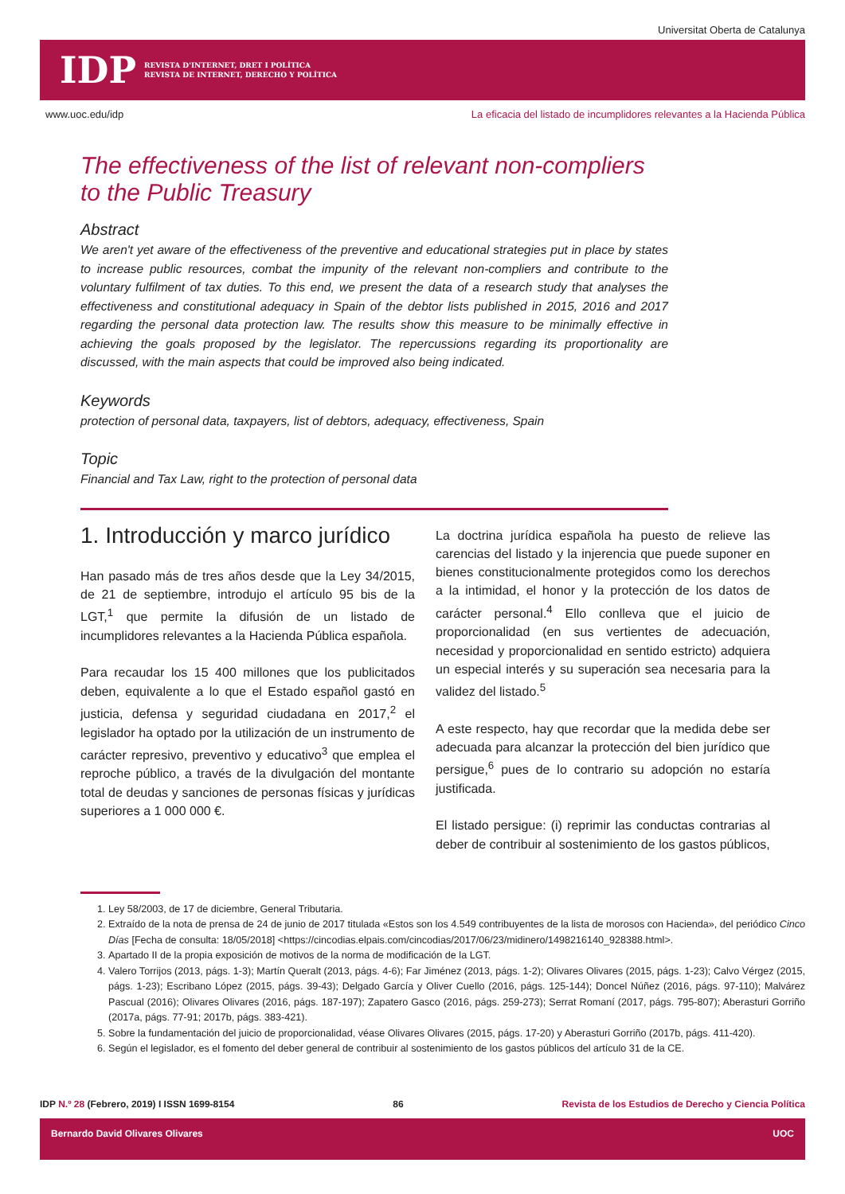Universitat Oberta de Catalunya
IDP REVISTA D'INTERNET, DRET I POLÍTICA
REVISTA DE INTERNET, DERECHO Y POLÍTICA
www.uoc.edu/idp La eficacia del listado de incumplidores relevantes a la Hacienda Pública
The effectiveness of the list of relevant non-compliers
to the Public Treasury
Abstract
We aren't yet aware of the effectiveness of the preventive and educational strategies put in place by states to increase public resources, combat the impunity of the relevant non-compliers and contribute to the voluntary fulfilment of tax duties. To this end, we present the data of a research study that analyses the effectiveness and constitutional adequacy in Spain of the debtor lists published in 2015, 2016 and 2017 regarding the personal data protection law. The results show this measure to be minimally effective in achieving the goals proposed by the legislator. The repercussions regarding its proportionality are discussed, with the main aspects that could be improved also being indicated.
Keywords
protection of personal data, taxpayers, list of debtors, adequacy, effectiveness, Spain
Topic
Financial and Tax Law, right to the protection of personal data
1. Introducción y marco jurídico
Han pasado más de tres años desde que la Ley 34/2015, de 21 de septiembre, introdujo el artículo 95 bis de la LGT,<sup>1</sup> que permite la difusión de un listado de incumplidores relevantes a la Hacienda Pública española.
Para recaudar los 15 400 millones que los publicitados deben, equivalente a lo que el Estado español gastó en justicia, defensa y seguridad ciudadana en 2017,<sup>2</sup> el legislador ha optado por la utilización de un instrumento de carácter represivo, preventivo y educativo<sup>3</sup> que emplea el reproche público, a través de la divulgación del montante total de deudas y sanciones de personas físicas y jurídicas superiores a 1 000 000 €.
La doctrina jurídica española ha puesto de relieve las carencias del listado y la injerencia que puede suponer en bienes constitucionalmente protegidos como los derechos a la intimidad, el honor y la protección de los datos de carácter personal.<sup>4</sup> Ello conlleva que el juicio de proporcionalidad (en sus vertientes de adecuación, necesidad y proporcionalidad en sentido estricto) adquiera un especial interés y su superación sea necesaria para la validez del listado.<sup>5</sup>
A este respecto, hay que recordar que la medida debe ser adecuada para alcanzar la protección del bien jurídico que persigue,<sup>6</sup> pues de lo contrario su adopción no estaría justificada.
El listado persigue: (i) reprimir las conductas contrarias al deber de contribuir al sostenimiento de los gastos públicos,
1. Ley 58/2003, de 17 de diciembre, General Tributaria.
2. Extraído de la nota de prensa de 24 de junio de 2017 titulada «Estos son los 4.549 contribuyentes de la lista de morosos con Hacienda», del periódico Cinco Días [Fecha de consulta: 18/05/2018] <https://cincodias.elpais.com/cincodias/2017/06/23/midinero/1498216140_928388.html>.
3. Apartado II de la propia exposición de motivos de la norma de modificación de la LGT.
4. Valero Torrijos (2013, págs. 1-3); Martín Queralt (2013, págs. 4-6); Far Jiménez (2013, págs. 1-2); Olivares Olivares (2015, págs. 1-23); Calvo Vérgez (2015, págs. 1-23); Escribano López (2015, págs. 39-43); Delgado García y Oliver Cuello (2016, págs. 125-144); Doncel Núñez (2016, págs. 97-110); Malvárez Pascual (2016); Olivares Olivares (2016, págs. 187-197); Zapatero Gasco (2016, págs. 259-273); Serrat Romaní (2017, págs. 795-807); Aberasturi Gorriño (2017a, págs. 77-91; 2017b, págs. 383-421).
5. Sobre la fundamentación del juicio de proporcionalidad, véase Olivares Olivares (2015, págs. 17-20) y Aberasturi Gorriño (2017b, págs. 411-420).
6. Según el legislador, es el fomento del deber general de contribuir al sostenimiento de los gastos públicos del artículo 31 de la CE.
IDP N.º 28 (Febrero, 2019) I ISSN 1699-8154 86 Revista de los Estudios de Derecho y Ciencia Política
Bernardo David Olivares Olivares UOC